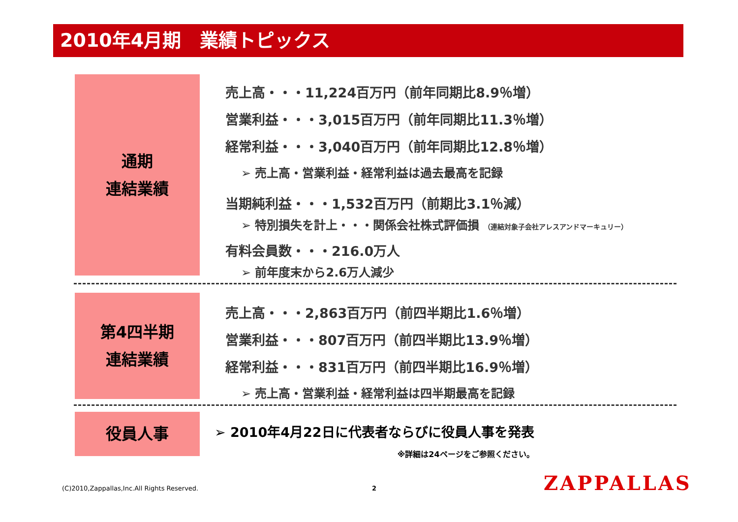2010年4月期　業績トピックス
通期
連結業績
売上高・・・11,224百万円（前年同期比8.9％増）
営業利益・・・3,015百万円（前年同期比11.3％増）
経常利益・・・3,040百万円（前年同期比12.8％増）
➢ 売上高・営業利益・経常利益は過去最高を記録
当期純利益・・・1,532百万円（前期比3.1％減）
➢ 特別損失を計上・・・関係会社株式評価損 （連結対象子会社アレスアンドマーキュリー）
有料会員数・・・216.0万人
➢ 前年度末から2.6万人減少
第4四半期
連結業績
売上高・・・2,863百万円（前四半期比1.6％増）
営業利益・・・807百万円（前四半期比13.9％増）
経常利益・・・831百万円（前四半期比16.9％増）
➢ 売上高・営業利益・経常利益は四半期最高を記録
役員人事
➢ 2010年4月22日に代表者ならびに役員人事を発表
※詳細は24ページをご参照ください。
(C)2010,Zappallas,Inc.All Rights Reserved.
2 ZAPPALLAS